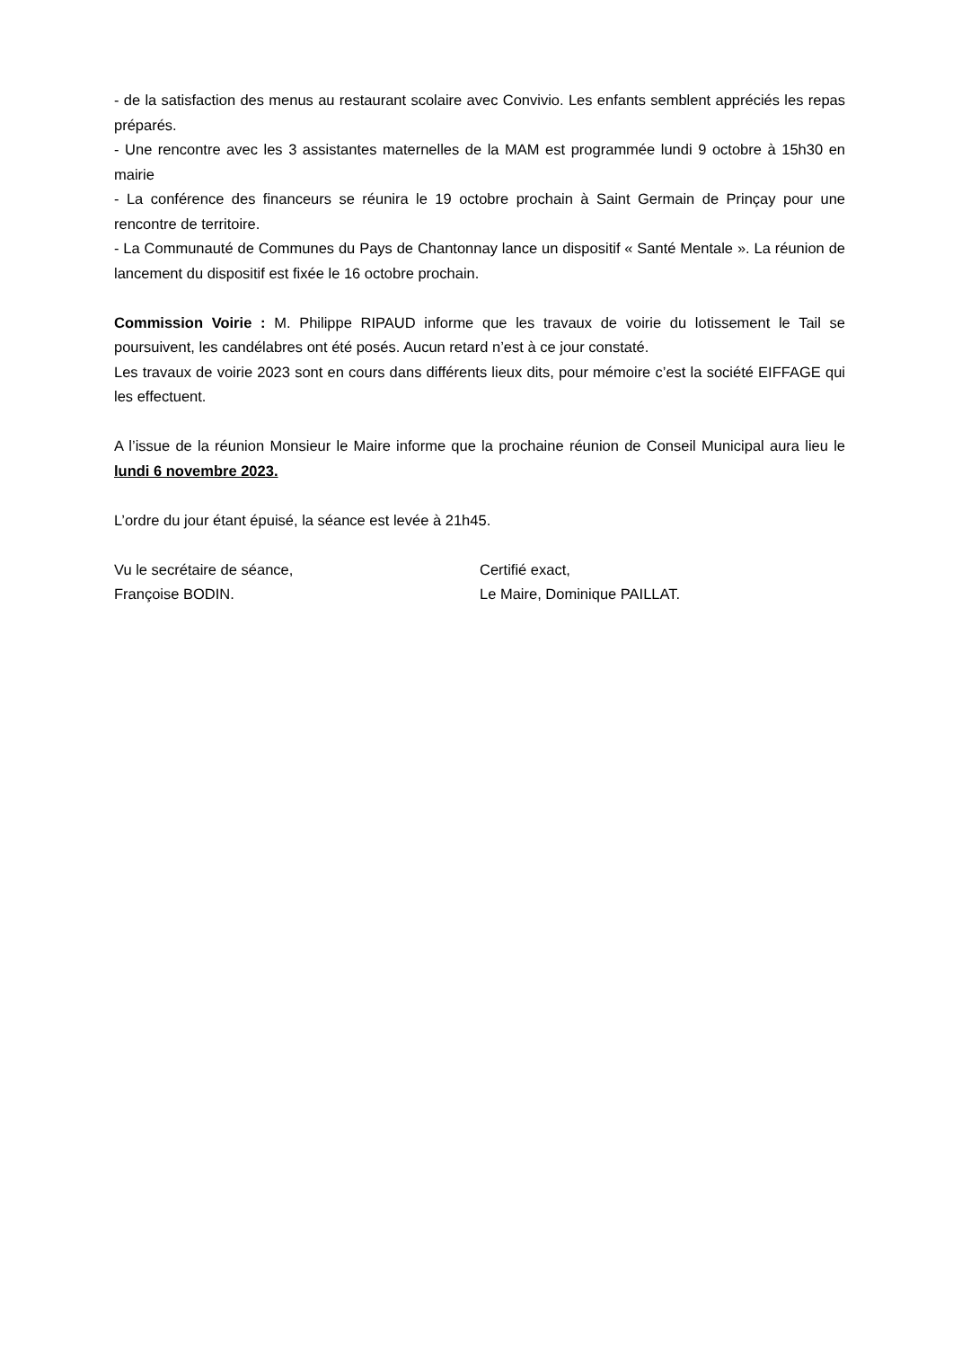- de la satisfaction des menus au restaurant scolaire avec Convivio. Les enfants semblent appréciés les repas préparés.
- Une rencontre avec les 3 assistantes maternelles de la MAM est programmée lundi 9 octobre à 15h30 en mairie
- La conférence des financeurs se réunira le 19 octobre prochain à Saint Germain de Prinçay pour une rencontre de territoire.
- La Communauté de Communes du Pays de Chantonnay lance un dispositif « Santé Mentale ». La réunion de lancement du dispositif est fixée le 16 octobre prochain.
Commission Voirie : M. Philippe RIPAUD informe que les travaux de voirie du lotissement le Tail se poursuivent, les candélabres ont été posés. Aucun retard n’est à ce jour constaté.
Les travaux de voirie 2023 sont en cours dans différents lieux dits, pour mémoire c’est la société EIFFAGE qui les effectuent.
A l’issue de la réunion Monsieur le Maire informe que la prochaine réunion de Conseil Municipal aura lieu le lundi 6 novembre 2023.
L’ordre du jour étant épuisé, la séance est levée à 21h45.
Vu le secrétaire de séance,
Françoise BODIN.
Certifié exact,
Le Maire, Dominique PAILLAT.